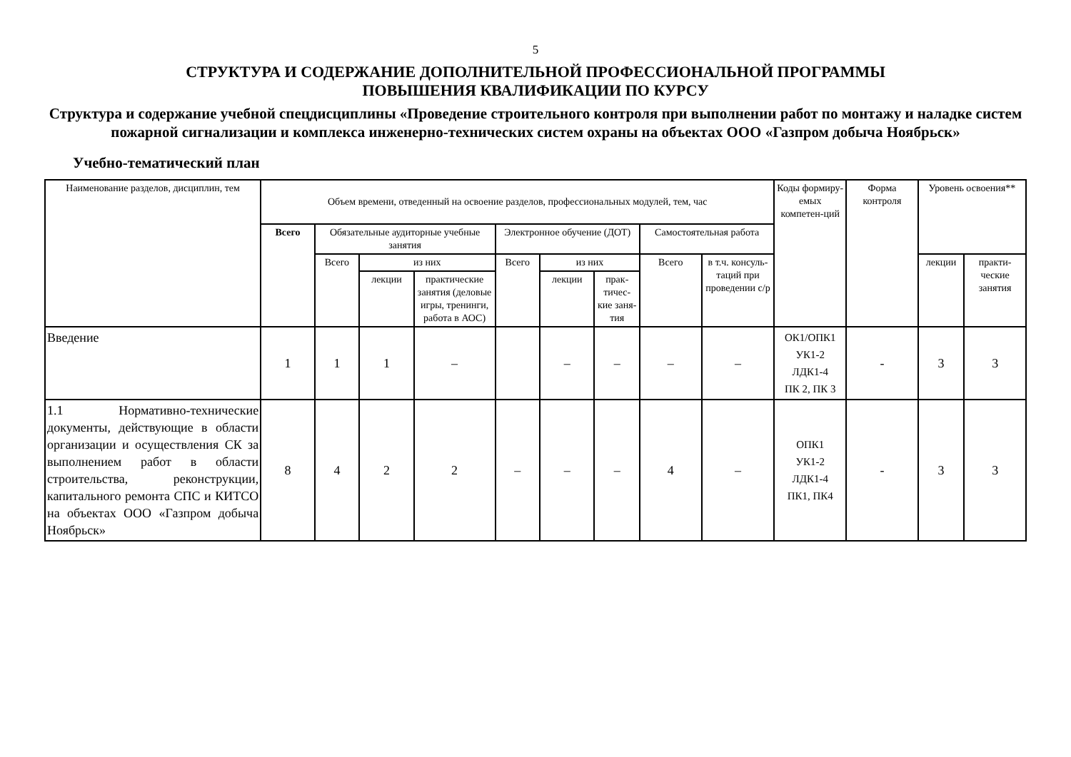5
СТРУКТУРА И СОДЕРЖАНИЕ ДОПОЛНИТЕЛЬНОЙ ПРОФЕССИОНАЛЬНОЙ ПРОГРАММЫ
ПОВЫШЕНИЯ КВАЛИФИКАЦИИ ПО КУРСУ
Структура и содержание учебной спецдисциплины «Проведение строительного контроля при выполнении работ по монтажу и наладке систем пожарной сигнализации и комплекса инженерно-технических систем охраны на объектах ООО «Газпром добыча Ноябрьск»
Учебно-тематический план
| Наименование разделов, дисциплин, тем | Объем времени, отведенный на освоение разделов, профессиональных модулей, тем, час | | | | | | | | | Коды формиру-емых компетен-ций | Форма контроля | Уровень освоения** | |
| --- | --- | --- | --- | --- | --- | --- | --- | --- | --- | --- | --- | --- | --- |
| | Всего | Обязательные аудиторные учебные занятия | | | Электронное обучение (ДОТ) | | | Самостоятельная работа | | | | | |
| | | Всего | из них | | Всего | из них | | Всего | в т.ч. консуль-таций при проведении с/р | | | лекции | практи-ческие занятия |
| | | | лекции | практические занятия (деловые игры, тренинги, работа в АОС) | | лекции | прак-тичес-кие заня-тия | | | | | | |
| Введение | 1 | 1 | 1 | – | | – | – | – | – | ОК1/ОПК1 УК1-2 ЛДК1-4 ПК 2, ПК 3 | - | 3 | 3 |
| 1.1 Нормативно-технические документы, действующие в области организации и осуществления СК за выполнением работ в области строительства, реконструкции, капитального ремонта СПС и КИТСО на объектах ООО «Газпром добыча Ноябрьск» | 8 | 4 | 2 | 2 | – | – | – | 4 | – | ОПК1 УК1-2 ЛДК1-4 ПК1, ПК4 | - | 3 | 3 |